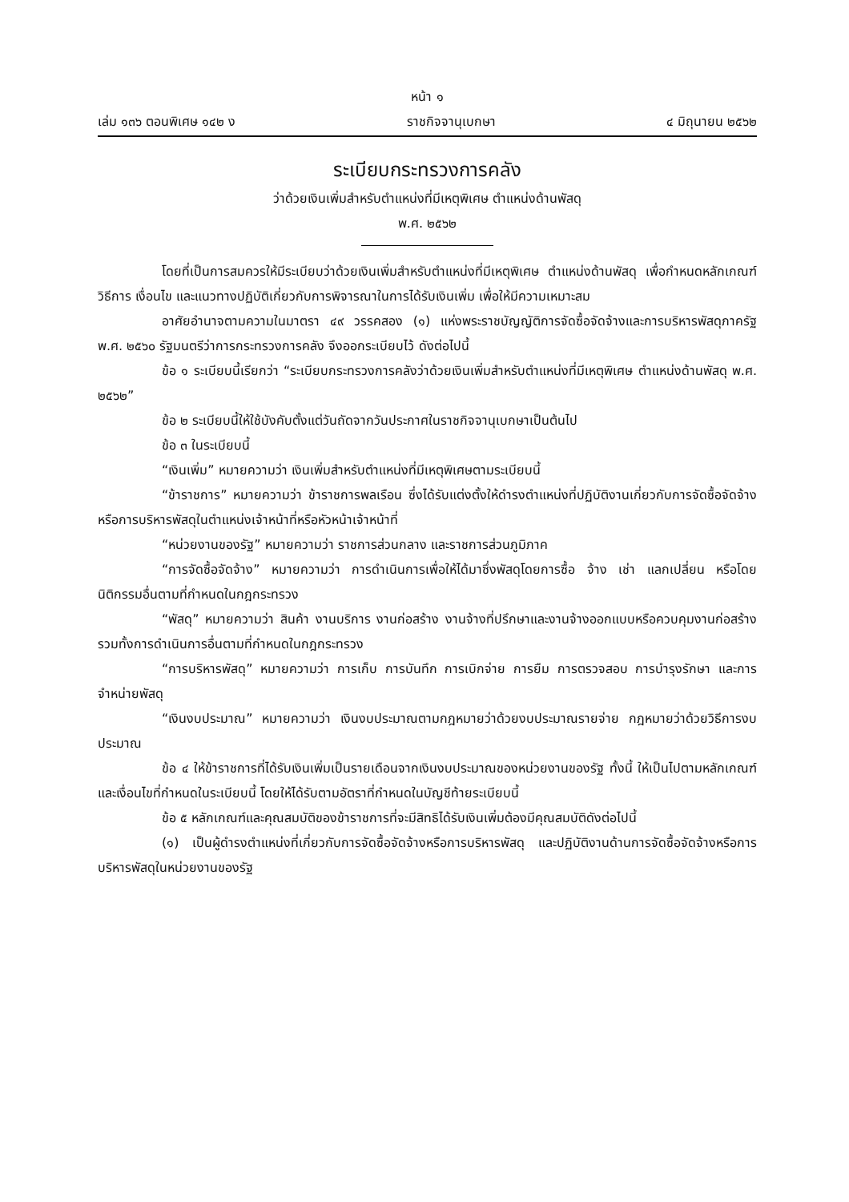หน้า ๑
เล่ม ๑๓๖ ตอนพิเศษ ๑๔๒ ง ราชกิจจานุเบกษา ๔ มิถุนายน ๒๕๖๒
ระเบียบกระทรวงการคลัง
ว่าด้วยเงินเพิ่มสำหรับตำแหน่งที่มีเหตุพิเศษ ตำแหน่งด้านพัสดุ
พ.ศ. ๒๕๖๒
โดยที่เป็นการสมควรให้มีระเบียบว่าด้วยเงินเพิ่มสำหรับตำแหน่งที่มีเหตุพิเศษ ตำแหน่งด้านพัสดุ เพื่อกำหนดหลักเกณฑ์ วิธีการ เงื่อนไข และแนวทางปฏิบัติเกี่ยวกับการพิจารณาในการได้รับเงินเพิ่ม เพื่อให้มีความเหมาะสม
อาศัยอำนาจตามความในมาตรา ๔๙ วรรคสอง (๑) แห่งพระราชบัญญัติการจัดซื้อจัดจ้างและการบริหารพัสดุภาครัฐ พ.ศ. ๒๕๖๐ รัฐมนตรีว่าการกระทรวงการคลัง จึงออกระเบียบไว้ ดังต่อไปนี้
ข้อ ๑ ระเบียบนี้เรียกว่า “ระเบียบกระทรวงการคลังว่าด้วยเงินเพิ่มสำหรับตำแหน่งที่มีเหตุพิเศษ ตำแหน่งด้านพัสดุ พ.ศ. ๒๕๖๒”
ข้อ ๒ ระเบียบนี้ให้ใช้บังคับตั้งแต่วันถัดจากวันประกาศในราชกิจจานุเบกษาเป็นต้นไป
ข้อ ๓ ในระเบียบนี้
“เงินเพิ่ม” หมายความว่า เงินเพิ่มสำหรับตำแหน่งที่มีเหตุพิเศษตามระเบียบนี้
“ข้าราชการ” หมายความว่า ข้าราชการพลเรือน ซึ่งได้รับแต่งตั้งให้ดำรงตำแหน่งที่ปฏิบัติงานเกี่ยวกับการจัดซื้อจัดจ้างหรือการบริหารพัสดุในตำแหน่งเจ้าหน้าที่หรือหัวหน้าเจ้าหน้าที่
“หน่วยงานของรัฐ” หมายความว่า ราชการส่วนกลาง และราชการส่วนภูมิภาค
“การจัดซื้อจัดจ้าง” หมายความว่า การดำเนินการเพื่อให้ได้มาซึ่งพัสดุโดยการซื้อ จ้าง เช่า แลกเปลี่ยน หรือโดยนิติกรรมอื่นตามที่กำหนดในกฎกระทรวง
“พัสดุ” หมายความว่า สินค้า งานบริการ งานก่อสร้าง งานจ้างที่ปรึกษาและงานจ้างออกแบบหรือควบคุมงานก่อสร้าง รวมทั้งการดำเนินการอื่นตามที่กำหนดในกฎกระทรวง
“การบริหารพัสดุ” หมายความว่า การเก็บ การบันทึก การเบิกจ่าย การยืม การตรวจสอบ การบำรุงรักษา และการจำหน่ายพัสดุ
“เงินงบประมาณ” หมายความว่า เงินงบประมาณตามกฎหมายว่าด้วยงบประมาณรายจ่าย กฎหมายว่าด้วยวิธีการงบประมาณ
ข้อ ๔ ให้ข้าราชการที่ได้รับเงินเพิ่มเป็นรายเดือนจากเงินงบประมาณของหน่วยงานของรัฐ ทั้งนี้ ให้เป็นไปตามหลักเกณฑ์และเงื่อนไขที่กำหนดในระเบียบนี้ โดยให้ได้รับตามอัตราที่กำหนดในบัญชีท้ายระเบียบนี้
ข้อ ๕ หลักเกณฑ์และคุณสมบัติของข้าราชการที่จะมีสิทธิได้รับเงินเพิ่มต้องมีคุณสมบัติดังต่อไปนี้
(๑) เป็นผู้ดำรงตำแหน่งที่เกี่ยวกับการจัดซื้อจัดจ้างหรือการบริหารพัสดุ และปฏิบัติงานด้านการจัดซื้อจัดจ้างหรือการบริหารพัสดุในหน่วยงานของรัฐ